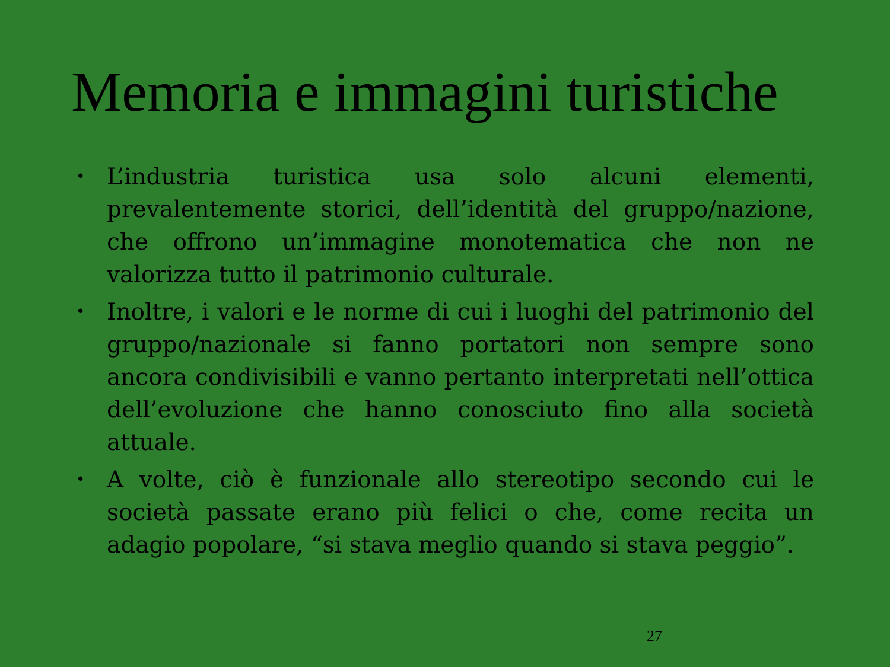Memoria e immagini turistiche
• L’industria turistica usa solo alcuni elementi, prevalentemente storici, dell’identità del gruppo/nazione, che offrono un’immagine monotematica che non ne valorizza tutto il patrimonio culturale.
• Inoltre, i valori e le norme di cui i luoghi del patrimonio del gruppo/nazionale si fanno portatori non sempre sono ancora condivisibili e vanno pertanto interpretati nell’ottica dell’evoluzione che hanno conosciuto fino alla società attuale.
• A volte, ciò è funzionale allo stereotipo secondo cui le società passate erano più felici o che, come recita un adagio popolare, “si stava meglio quando si stava peggio”.
27